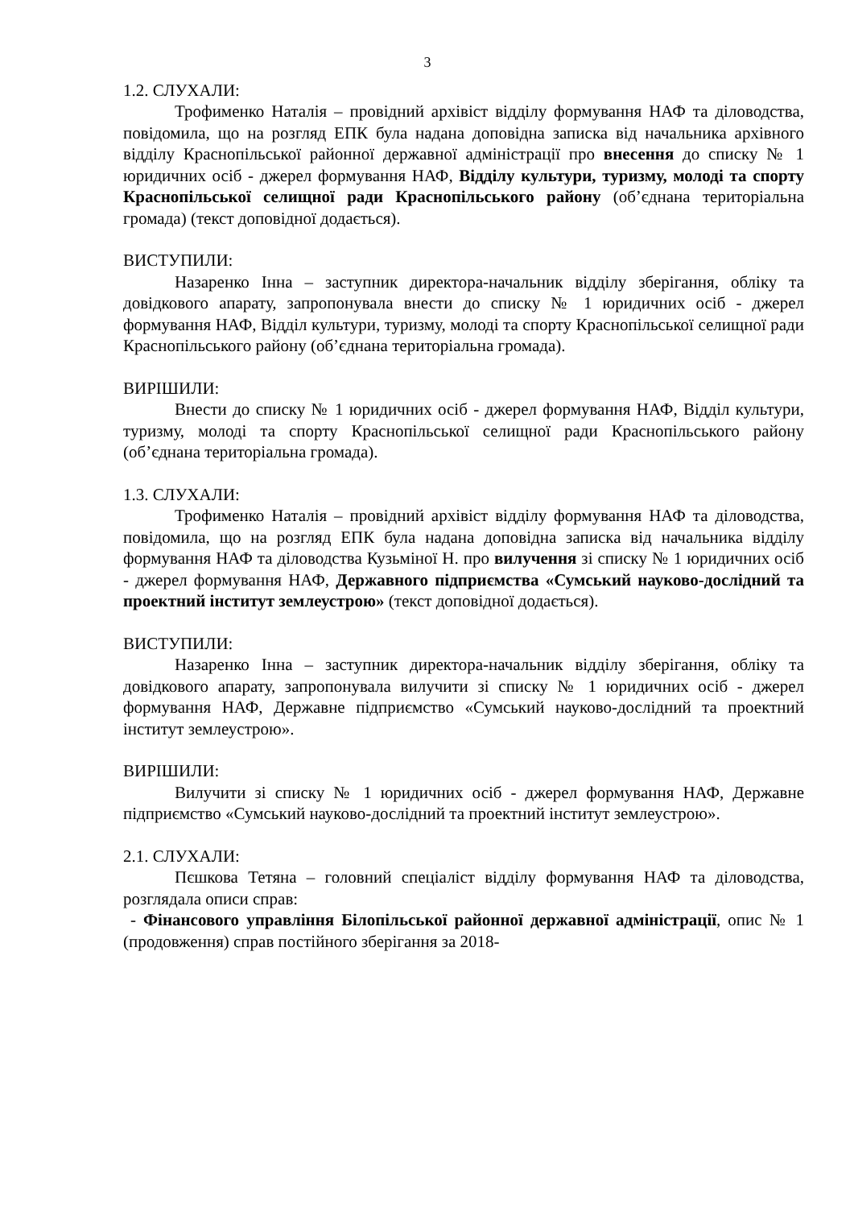3
1.2. СЛУХАЛИ:
Трофименко Наталія – провідний архівіст відділу формування НАФ та діловодства, повідомила, що на розгляд ЕПК була надана доповідна записка від начальника архівного відділу Краснопільської районної державної адміністрації про внесення до списку № 1 юридичних осіб - джерел формування НАФ, Відділу культури, туризму, молоді та спорту Краснопільської селищної ради Краснопільського району (об’єднана територіальна громада) (текст доповідної додається).
ВИСТУПИЛИ:
Назаренко Інна – заступник директора-начальник відділу зберігання, обліку та довідкового апарату, запропонувала внести до списку № 1 юридичних осіб - джерел формування НАФ, Відділ культури, туризму, молоді та спорту Краснопільської селищної ради Краснопільського району (об’єднана територіальна громада).
ВИРІШИЛИ:
Внести до списку № 1 юридичних осіб - джерел формування НАФ, Відділ культури, туризму, молоді та спорту Краснопільської селищної ради Краснопільського району (об’єднана територіальна громада).
1.3. СЛУХАЛИ:
Трофименко Наталія – провідний архівіст відділу формування НАФ та діловодства, повідомила, що на розгляд ЕПК була надана доповідна записка від начальника відділу формування НАФ та діловодства Кузьміної Н. про вилучення зі списку № 1 юридичних осіб - джерел формування НАФ, Державного підприємства «Сумський науково-дослідний та проектний інститут землеустрою» (текст доповідної додається).
ВИСТУПИЛИ:
Назаренко Інна – заступник директора-начальник відділу зберігання, обліку та довідкового апарату, запропонувала вилучити зі списку № 1 юридичних осіб - джерел формування НАФ, Державне підприємство «Сумський науково-дослідний та проектний інститут землеустрою».
ВИРІШИЛИ:
Вилучити зі списку № 1 юридичних осіб - джерел формування НАФ, Державне підприємство «Сумський науково-дослідний та проектний інститут землеустрою».
2.1. СЛУХАЛИ:
Пєшкова Тетяна – головний спеціаліст відділу формування НАФ та діловодства, розглядала описи справ:
- Фінансового управління Білопільської районної державної адміністрації, опис № 1 (продовження) справ постійного зберігання за 2018-